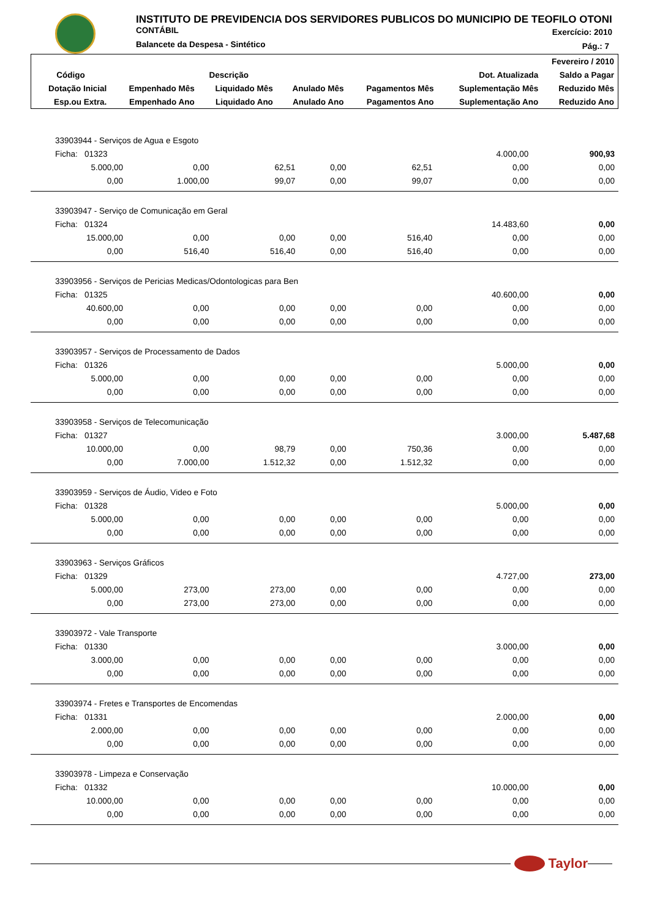INSTITUTO DE PREVIDENCIA DOS SERVIDORES PUBLICOS DO MUNICIPIO DE TEOFILO OTONI
CONTÁBIL
Balancete da Despesa - Sintético
Exercício: 2010
Pág.: 7
| Fevereiro / 2010 | | | | | | |
| --- | --- | --- | --- | --- | --- | --- |
| Código | Descrição | | | | Dot. Atualizada | Saldo a Pagar |
| Dotação Inicial | Empenhado Mês | Liquidado Mês | Anulado Mês | Pagamentos Mês | Suplementação Mês | Reduzido Mês |
| Esp.ou Extra. | Empenhado Ano | Liquidado Ano | Anulado Ano | Pagamentos Ano | Suplementação Ano | Reduzido Ano |
| 33903944 - Serviços de Agua e Esgoto | | | | | | |
| Ficha: 01323 | | | | | 4.000,00 | 900,93 |
| 5.000,00 | 0,00 | 62,51 | 0,00 | 62,51 | 0,00 | 0,00 |
| 0,00 | 1.000,00 | 99,07 | 0,00 | 99,07 | 0,00 | 0,00 |
| 33903947 - Serviço de Comunicação em Geral | | | | | | |
| Ficha: 01324 | | | | | 14.483,60 | 0,00 |
| 15.000,00 | 0,00 | 0,00 | 0,00 | 516,40 | 0,00 | 0,00 |
| 0,00 | 516,40 | 516,40 | 0,00 | 516,40 | 0,00 | 0,00 |
| 33903956 - Serviços de Pericias Medicas/Odontologicas para Ben | | | | | | |
| Ficha: 01325 | | | | | 40.600,00 | 0,00 |
| 40.600,00 | 0,00 | 0,00 | 0,00 | 0,00 | 0,00 | 0,00 |
| 0,00 | 0,00 | 0,00 | 0,00 | 0,00 | 0,00 | 0,00 |
| 33903957 - Serviços de Processamento de Dados | | | | | | |
| Ficha: 01326 | | | | | 5.000,00 | 0,00 |
| 5.000,00 | 0,00 | 0,00 | 0,00 | 0,00 | 0,00 | 0,00 |
| 0,00 | 0,00 | 0,00 | 0,00 | 0,00 | 0,00 | 0,00 |
| 33903958 - Serviços de Telecomunicação | | | | | | |
| Ficha: 01327 | | | | | 3.000,00 | 5.487,68 |
| 10.000,00 | 0,00 | 98,79 | 0,00 | 750,36 | 0,00 | 0,00 |
| 0,00 | 7.000,00 | 1.512,32 | 0,00 | 1.512,32 | 0,00 | 0,00 |
| 33903959 - Serviços de Áudio, Video e Foto | | | | | | |
| Ficha: 01328 | | | | | 5.000,00 | 0,00 |
| 5.000,00 | 0,00 | 0,00 | 0,00 | 0,00 | 0,00 | 0,00 |
| 0,00 | 0,00 | 0,00 | 0,00 | 0,00 | 0,00 | 0,00 |
| 33903963 - Serviços Gráficos | | | | | | |
| Ficha: 01329 | | | | | 4.727,00 | 273,00 |
| 5.000,00 | 273,00 | 273,00 | 0,00 | 0,00 | 0,00 | 0,00 |
| 0,00 | 273,00 | 273,00 | 0,00 | 0,00 | 0,00 | 0,00 |
| 33903972 - Vale Transporte | | | | | | |
| Ficha: 01330 | | | | | 3.000,00 | 0,00 |
| 3.000,00 | 0,00 | 0,00 | 0,00 | 0,00 | 0,00 | 0,00 |
| 0,00 | 0,00 | 0,00 | 0,00 | 0,00 | 0,00 | 0,00 |
| 33903974 - Fretes e Transportes de Encomendas | | | | | | |
| Ficha: 01331 | | | | | 2.000,00 | 0,00 |
| 2.000,00 | 0,00 | 0,00 | 0,00 | 0,00 | 0,00 | 0,00 |
| 0,00 | 0,00 | 0,00 | 0,00 | 0,00 | 0,00 | 0,00 |
| 33903978 - Limpeza e Conservação | | | | | | |
| Ficha: 01332 | | | | | 10.000,00 | 0,00 |
| 10.000,00 | 0,00 | 0,00 | 0,00 | 0,00 | 0,00 | 0,00 |
| 0,00 | 0,00 | 0,00 | 0,00 | 0,00 | 0,00 | 0,00 |
Taylor